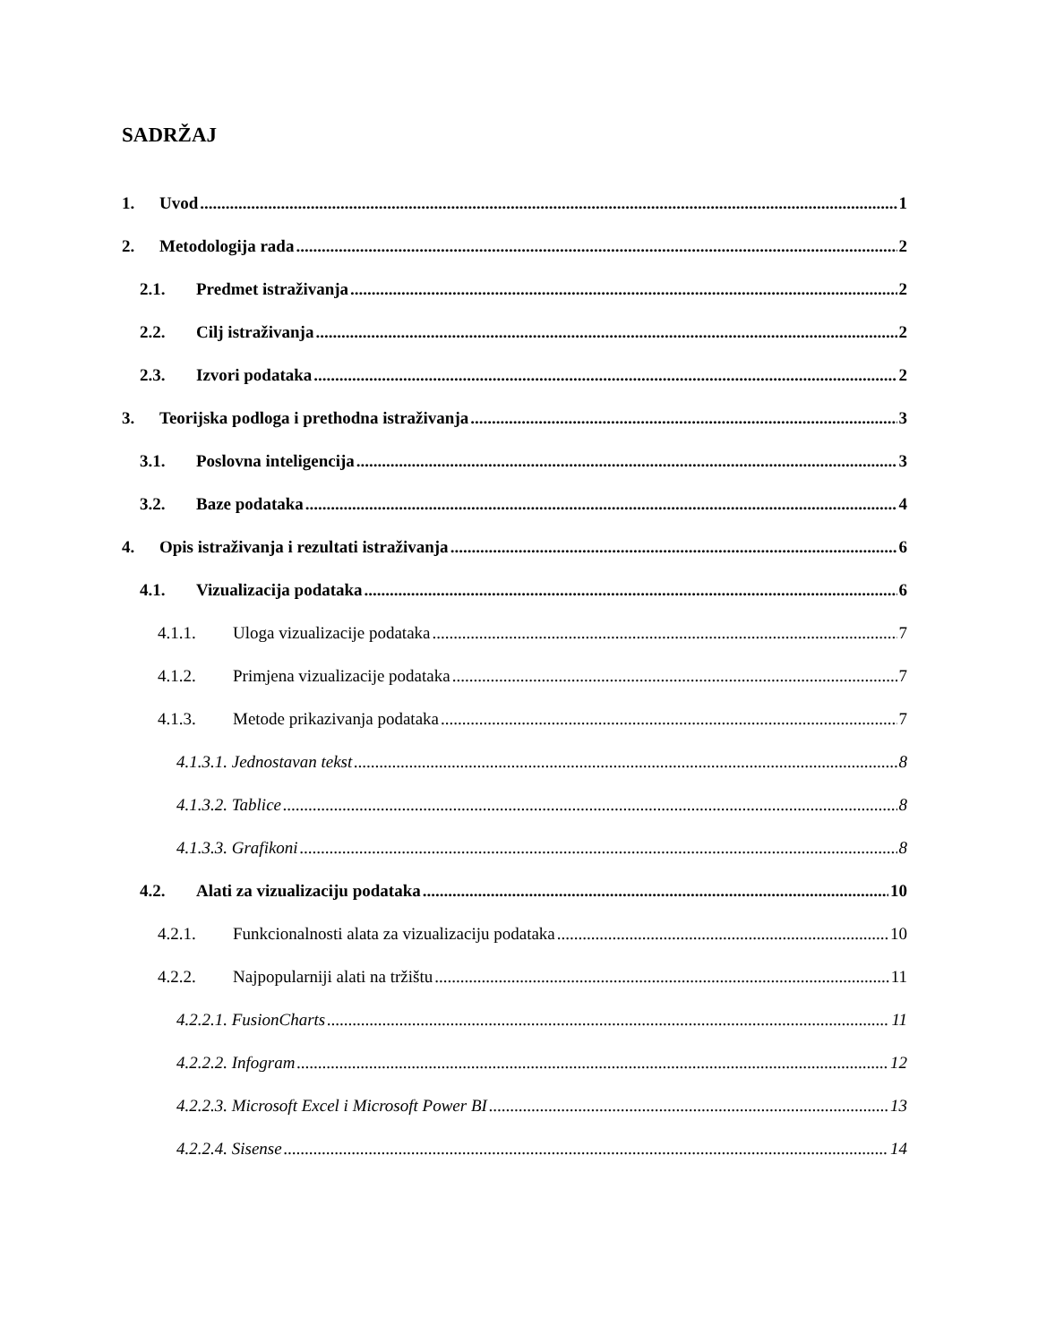SADRŽAJ
1. Uvod 1
2. Metodologija rada 2
2.1. Predmet istraživanja 2
2.2. Cilj istraživanja 2
2.3. Izvori podataka 2
3. Teorijska podloga i prethodna istraživanja 3
3.1. Poslovna inteligencija 3
3.2. Baze podataka 4
4. Opis istraživanja i rezultati istraživanja 6
4.1. Vizualizacija podataka 6
4.1.1. Uloga vizualizacije podataka 7
4.1.2. Primjena vizualizacije podataka 7
4.1.3. Metode prikazivanja podataka 7
4.1.3.1. Jednostavan tekst 8
4.1.3.2. Tablice 8
4.1.3.3. Grafikoni 8
4.2. Alati za vizualizaciju podataka 10
4.2.1. Funkcionalnosti alata za vizualizaciju podataka 10
4.2.2. Najpopularniji alati na tržištu 11
4.2.2.1. FusionCharts 11
4.2.2.2. Infogram 12
4.2.2.3. Microsoft Excel i Microsoft Power BI 13
4.2.2.4. Sisense 14